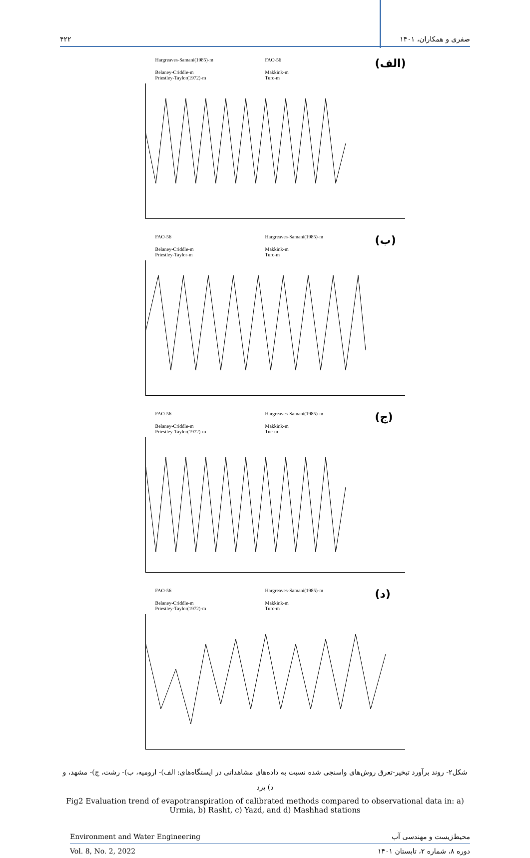۴۲۲ صفری و همکاران، ۱۴۰۱
Hargreaves-Samani(1985)-m FAO-56 (الف) Belaney-Criddle-m Makkink-m Priestley-Taylor(1972)-m Turc-m
FAO-56 Hargreaves-Samani(1985)-m (ب) Belaney-Criddle-m Makkink-m Priestley-Taylor-m Turc-m
FAO-56 Hargreaves-Samani(1985)-m (ج) Belaney-Criddle-m Makkink-m Priestley-Taylor(1972)-m Tuc-m
FAO-56 Hargreaves-Samani(1985)-m (د) Belaney-Criddle-m Makkink-m Priestley-Taylor(1972)-m Turc-m
شکل۲- روند برآورد تبخیر-تعرق روش‌های واسنجی شده نسبت به داده‌های مشاهداتی در ایستگاه‌های: الف)- ارومیه، ب)- رشت، ج)- مشهد، و د) یزد
Fig2 Evaluation trend of evapotranspiration of calibrated methods compared to observational data in: a) Urmia, b) Rasht, c) Yazd, and d) Mashhad stations
Environment and Water Engineering محیط‌زیست و مهندسی آب
Vol. 8, No. 2, 2022 دوره ۸، شماره ۲، تابستان ۱۴۰۱